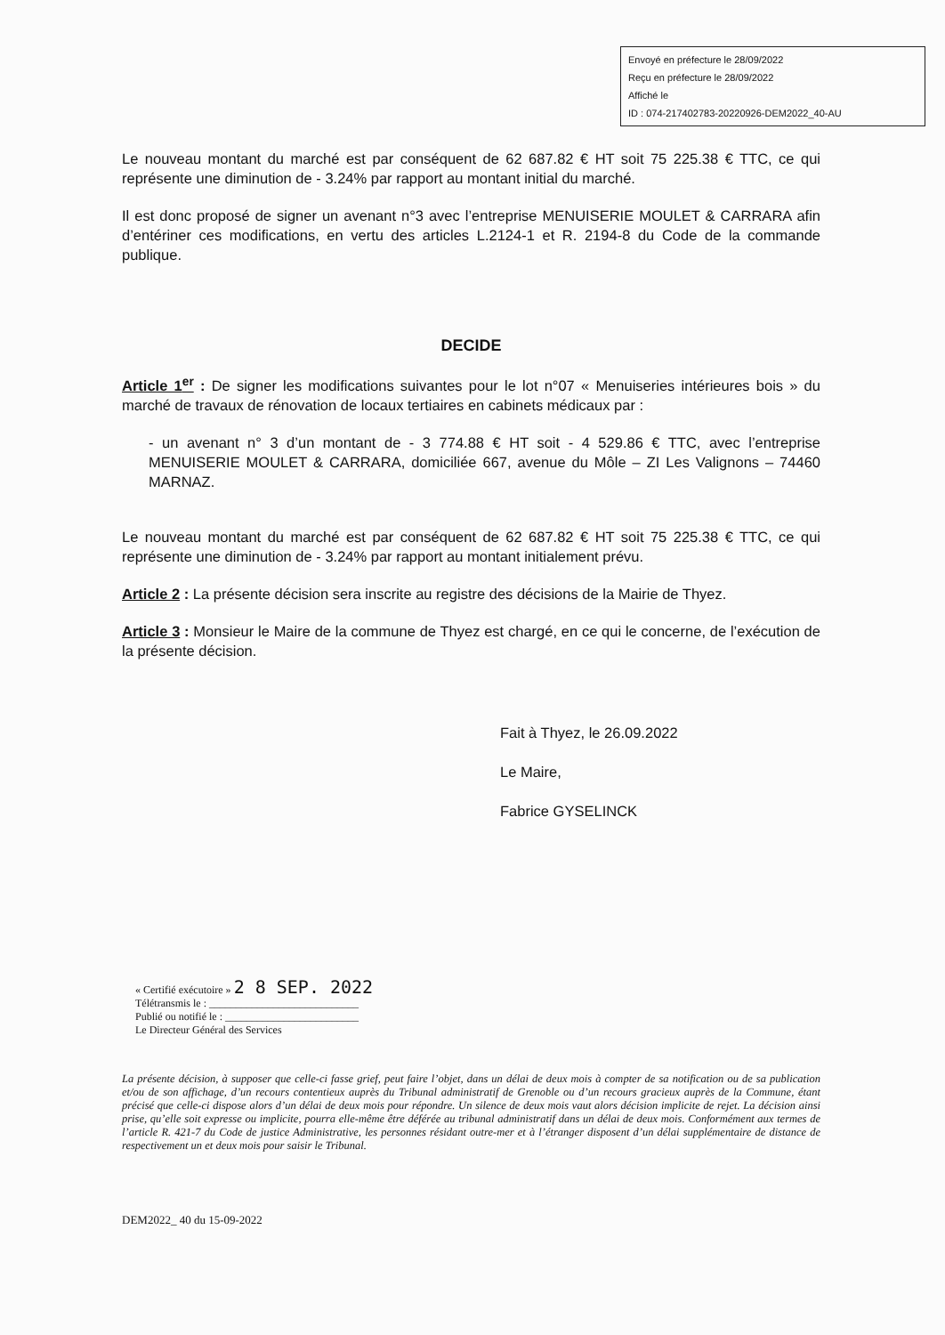Envoyé en préfecture le 28/09/2022
Reçu en préfecture le 28/09/2022
Affiché le
ID : 074-217402783-20220926-DEM2022_40-AU
Le nouveau montant du marché est par conséquent de 62 687.82 € HT soit 75 225.38 € TTC, ce qui représente une diminution de - 3.24% par rapport au montant initial du marché.
Il est donc proposé de signer un avenant n°3 avec l’entreprise MENUISERIE MOULET & CARRARA afin d’entériner ces modifications, en vertu des articles L.2124-1 et R. 2194-8 du Code de la commande publique.
DECIDE
Article 1<sup>er</sup> : De signer les modifications suivantes pour le lot n°07 « Menuiseries intérieures bois » du marché de travaux de rénovation de locaux tertiaires en cabinets médicaux par :
- un avenant n° 3 d’un montant de - 3 774.88 € HT soit - 4 529.86 € TTC, avec l’entreprise MENUISERIE MOULET & CARRARA, domiciliée 667, avenue du Môle – ZI Les Valignons – 74460 MARNAZ.
Le nouveau montant du marché est par conséquent de 62 687.82 € HT soit 75 225.38 € TTC, ce qui représente une diminution de - 3.24% par rapport au montant initialement prévu.
Article 2 : La présente décision sera inscrite au registre des décisions de la Mairie de Thyez.
Article 3 : Monsieur le Maire de la commune de Thyez est chargé, en ce qui le concerne, de l’exécution de la présente décision.
Fait à Thyez, le 26.09.2022
Le Maire,
Fabrice GYSELINCK
« Certifié exécutoire » 2 8 SEP. 2022
Télétransmis le : ____________________________
Publié ou notifié le : _________________________
Le Directeur Général des Services
La présente décision, à supposer que celle-ci fasse grief, peut faire l’objet, dans un délai de deux mois à compter de sa notification ou de sa publication et/ou de son affichage, d’un recours contentieux auprès du Tribunal administratif de Grenoble ou d’un recours gracieux auprès de la Commune, étant précisé que celle-ci dispose alors d’un délai de deux mois pour répondre. Un silence de deux mois vaut alors décision implicite de rejet. La décision ainsi prise, qu’elle soit expresse ou implicite, pourra elle-même être déférée au tribunal administratif dans un délai de deux mois. Conformément aux termes de l’article R. 421-7 du Code de justice Administrative, les personnes résidant outre-mer et à l’étranger disposent d’un délai supplémentaire de distance de respectivement un et deux mois pour saisir le Tribunal.
DEM2022_ 40 du 15-09-2022